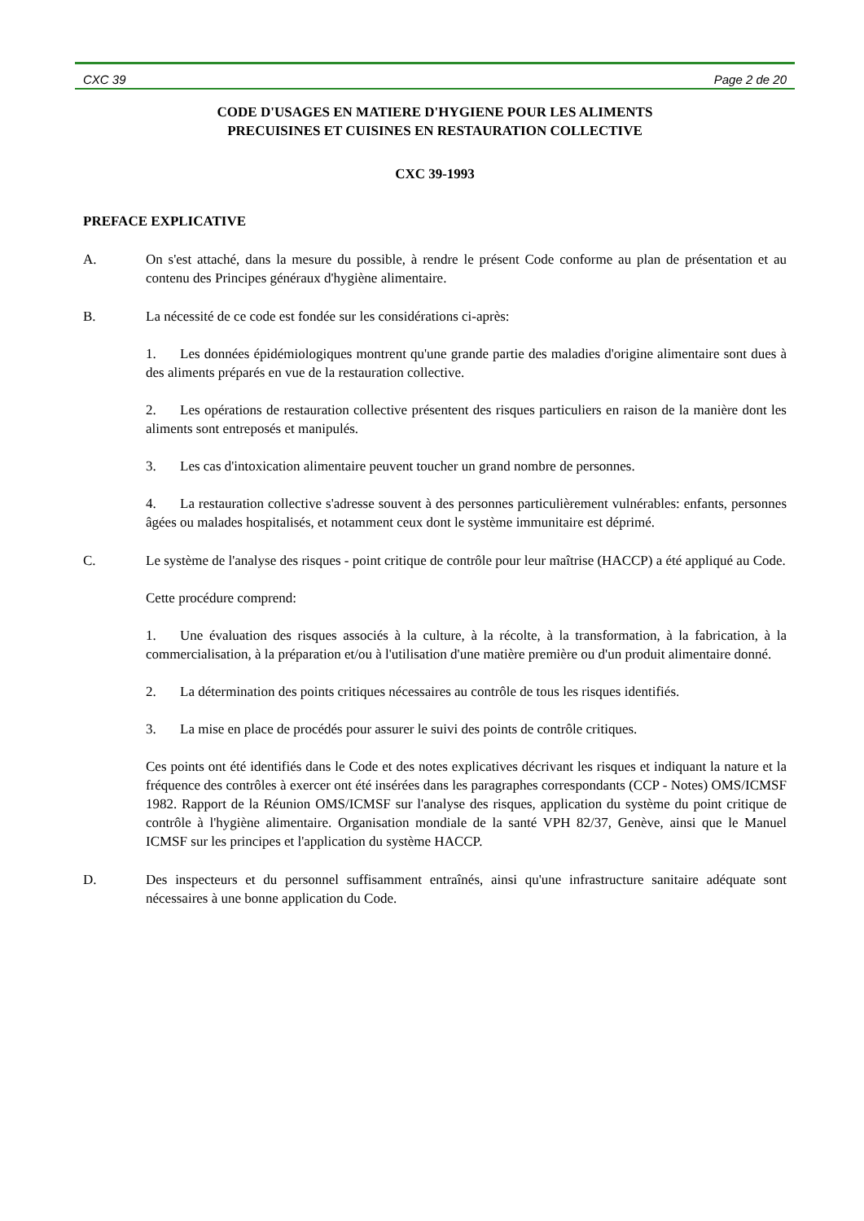CXC 39 Page 2 de 20
CODE D'USAGES EN MATIERE D'HYGIENE POUR LES ALIMENTS
PRECUISINES ET CUISINES EN RESTAURATION COLLECTIVE
CXC 39-1993
PREFACE EXPLICATIVE
A. On s'est attaché, dans la mesure du possible, à rendre le présent Code conforme au plan de présentation et au contenu des Principes généraux d'hygiène alimentaire.
B. La nécessité de ce code est fondée sur les considérations ci-après:
1. Les données épidémiologiques montrent qu'une grande partie des maladies d'origine alimentaire sont dues à des aliments préparés en vue de la restauration collective.
2. Les opérations de restauration collective présentent des risques particuliers en raison de la manière dont les aliments sont entreposés et manipulés.
3. Les cas d'intoxication alimentaire peuvent toucher un grand nombre de personnes.
4. La restauration collective s'adresse souvent à des personnes particulièrement vulnérables: enfants, personnes âgées ou malades hospitalisés, et notamment ceux dont le système immunitaire est déprimé.
C. Le système de l'analyse des risques - point critique de contrôle pour leur maîtrise (HACCP) a été appliqué au Code.
Cette procédure comprend:
1. Une évaluation des risques associés à la culture, à la récolte, à la transformation, à la fabrication, à la commercialisation, à la préparation et/ou à l'utilisation d'une matière première ou d'un produit alimentaire donné.
2. La détermination des points critiques nécessaires au contrôle de tous les risques identifiés.
3. La mise en place de procédés pour assurer le suivi des points de contrôle critiques.
Ces points ont été identifiés dans le Code et des notes explicatives décrivant les risques et indiquant la nature et la fréquence des contrôles à exercer ont été insérées dans les paragraphes correspondants (CCP - Notes) OMS/ICMSF 1982. Rapport de la Réunion OMS/ICMSF sur l'analyse des risques, application du système du point critique de contrôle à l'hygiène alimentaire. Organisation mondiale de la santé VPH 82/37, Genève, ainsi que le Manuel ICMSF sur les principes et l'application du système HACCP.
D. Des inspecteurs et du personnel suffisamment entraînés, ainsi qu'une infrastructure sanitaire adéquate sont nécessaires à une bonne application du Code.